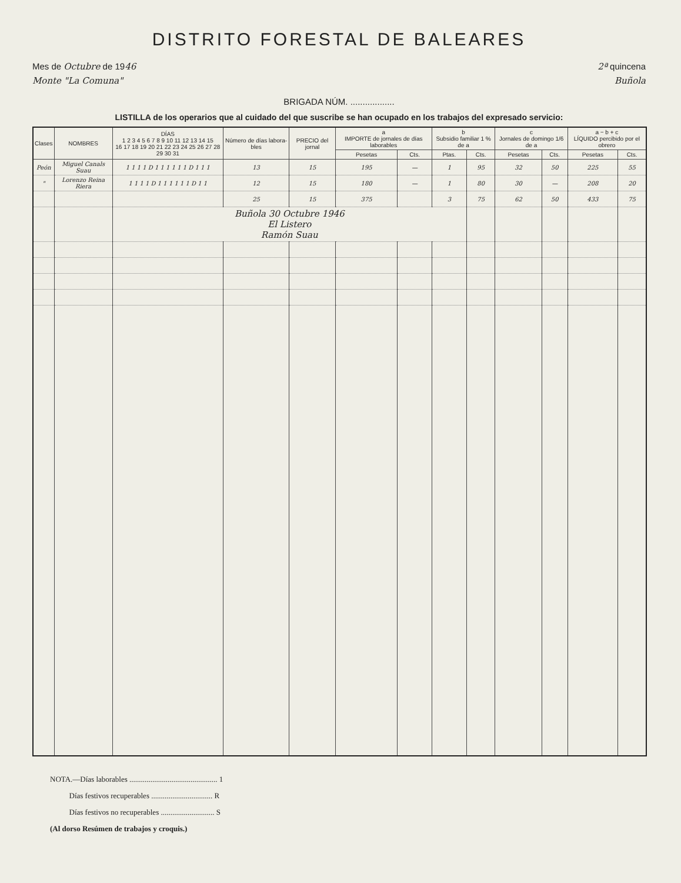DISTRITO FORESTAL DE BALEARES
Mes de Octubre de 1946 2ª quincena
Monte "La Comuna" Buñola
BRIGADA NÚM. ..................
LISTILLA de los operarios que al cuidado del que suscribe se han ocupado en los trabajos del expresado servicio:
| Clases | NOMBRES | DÍAS 1 2 3 4 5 6 7 8 9 10 11 12 13 14 15 16 17 18 19 20 21 22 23 24 25 26 27 28 29 30 31 | Número de días labora-bles | PRECIO del jornal | a IMPORTE de jornales de días laborables | | b Subsidio familiar 1 % de a | | c Jornales de domingo 1/6 de a | | a − b + c LÍQUIDO percibido por el obrero | |
| --- | --- | --- | --- | --- | --- | --- | --- | --- | --- | --- | --- | --- |
| | | | | | Pesetas | Cts. | Ptas. | Cts. | Pesetas | Cts. | Pesetas | Cts. |
| Peón | Miguel Canals Suau | 1 1 1 1 D 1 1 1 1 1 1 D 1 1 1 | 13 | 15 | 195 | — | 1 | 95 | 32 | 50 | 225 | 55 |
| " | Lorenzo Reina Riera | 1 1 1 1 D 1 1 1 1 1 1 D 1 1 | 12 | 15 | 180 | — | 1 | 80 | 30 | — | 208 | 20 |
| | | | 25 | 15 | 375 | | 3 | 75 | 62 | 50 | 433 | 75 |
| | | Buñola 30 Octubre 1946 El Listero Ramón Suau | | | | | | | | | | |
NOTA.—Días laborables .............................................. 1
Días festivos recuperables ................................ R
Días festivos no recuperables ............................ S
(Al dorso Resúmen de trabajos y croquis.)